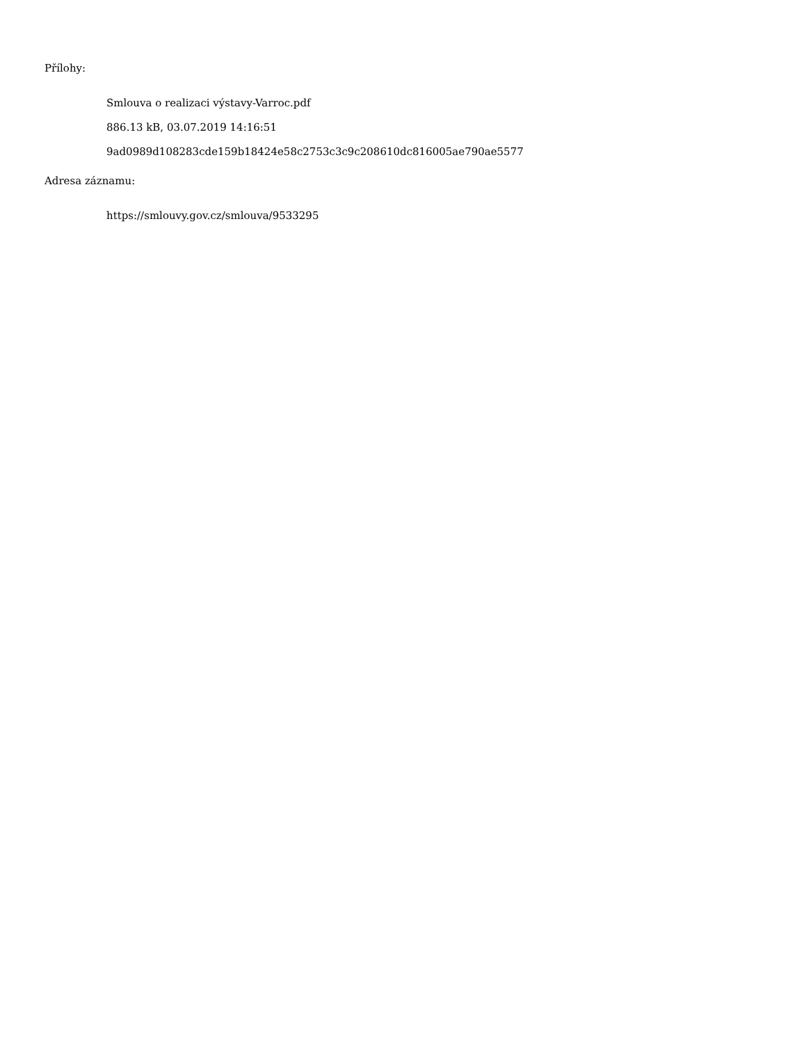Přílohy:
Smlouva o realizaci výstavy-Varroc.pdf
886.13 kB, 03.07.2019 14:16:51
9ad0989d108283cde159b18424e58c2753c3c9c208610dc816005ae790ae5577
Adresa záznamu:
https://smlouvy.gov.cz/smlouva/9533295